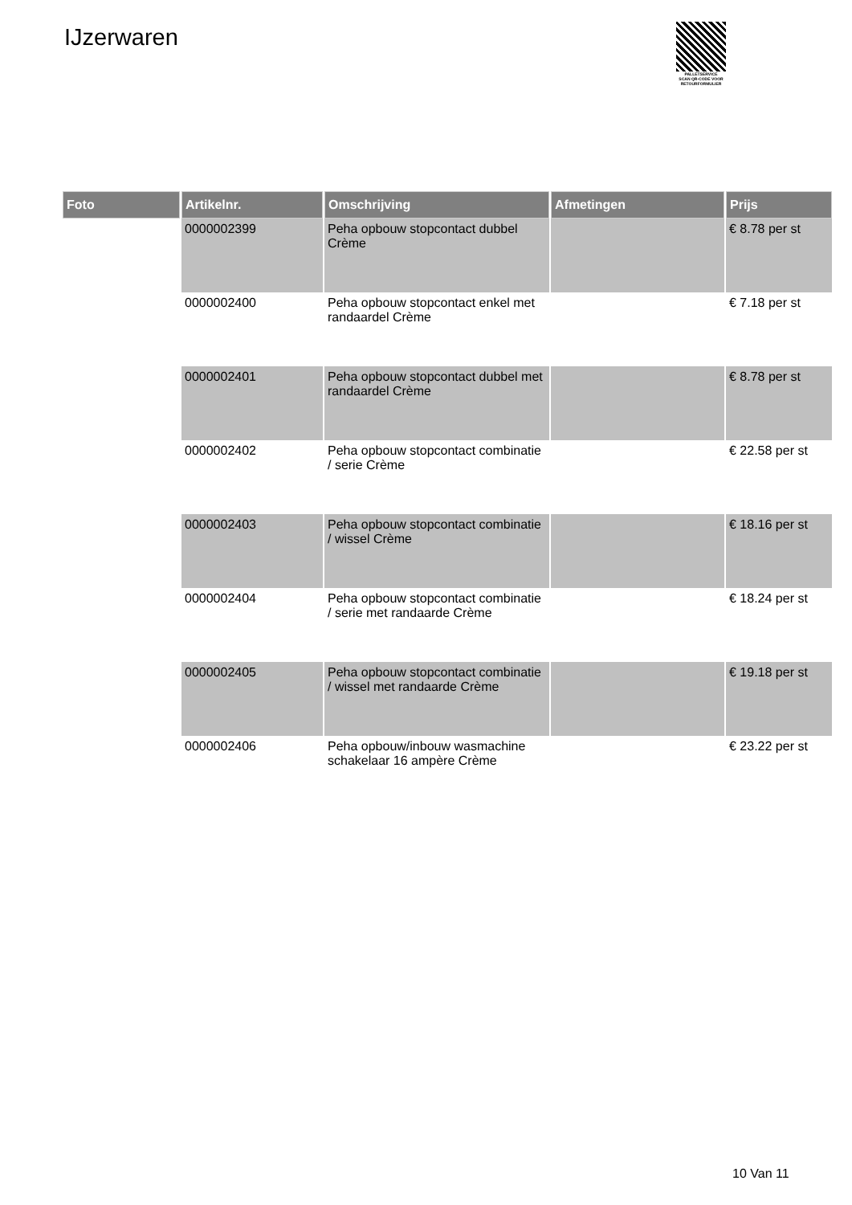IJzerwaren
PALLETSERVICE
SCAN QR-CODE VOOR RETOURFORMULIER
| Foto | Artikelnr. | Omschrijving | Afmetingen | Prijs |
| --- | --- | --- | --- | --- |
| | 0000002399 | Peha opbouw stopcontact dubbel Crème | | € 8.78 per st |
| | 0000002400 | Peha opbouw stopcontact enkel met randaardel Crème | | € 7.18 per st |
| | 0000002401 | Peha opbouw stopcontact dubbel met randaardel Crème | | € 8.78 per st |
| | 0000002402 | Peha opbouw stopcontact combinatie / serie Crème | | € 22.58 per st |
| | 0000002403 | Peha opbouw stopcontact combinatie / wissel Crème | | € 18.16 per st |
| | 0000002404 | Peha opbouw stopcontact combinatie / serie met randaarde Crème | | € 18.24 per st |
| | 0000002405 | Peha opbouw stopcontact combinatie / wissel met randaarde Crème | | € 19.18 per st |
| | 0000002406 | Peha opbouw/inbouw wasmachine schakelaar 16 ampère Crème | | € 23.22 per st |
10 Van 11